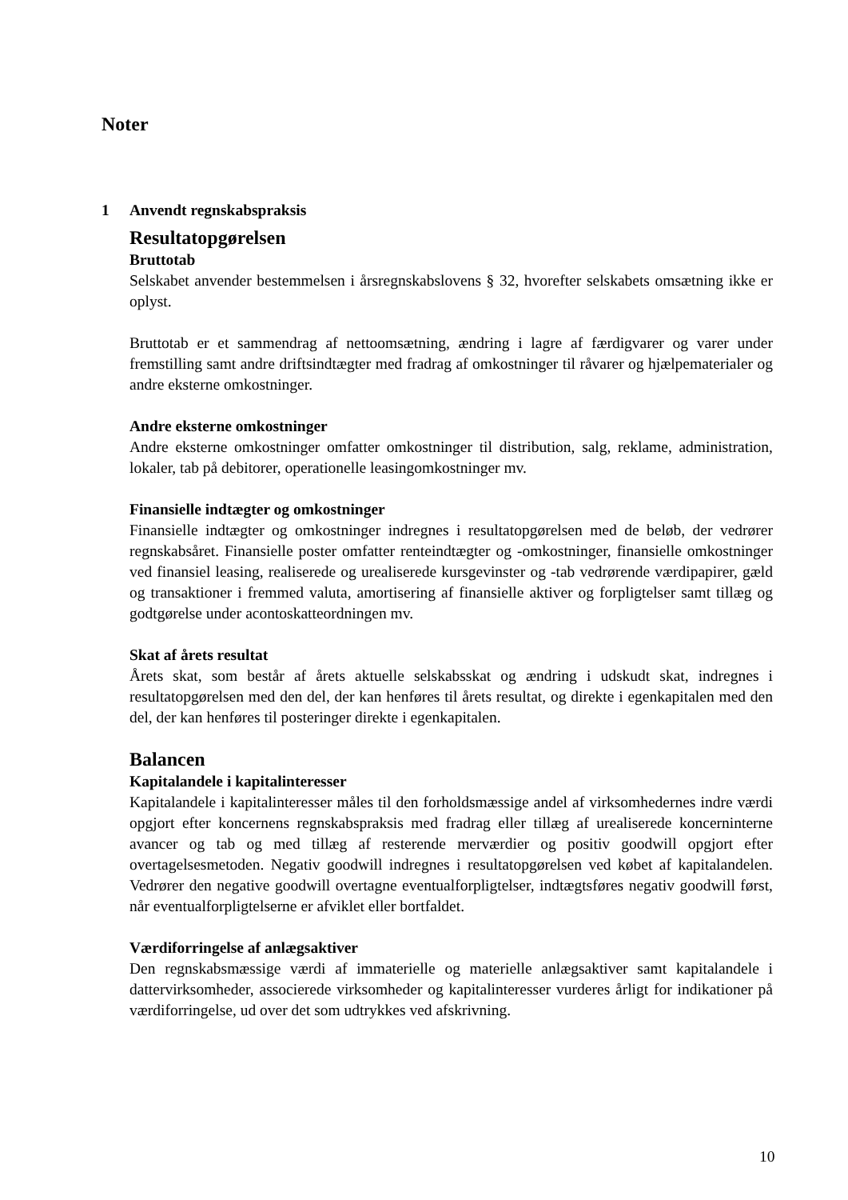Noter
1 Anvendt regnskabspraksis
Resultatopgørelsen
Bruttotab
Selskabet anvender bestemmelsen i årsregnskabslovens § 32, hvorefter selskabets omsætning ikke er oplyst.
Bruttotab er et sammendrag af nettoomsætning, ændring i lagre af færdigvarer og varer under fremstilling samt andre driftsindtægter med fradrag af omkostninger til råvarer og hjælpematerialer og andre eksterne omkostninger.
Andre eksterne omkostninger
Andre eksterne omkostninger omfatter omkostninger til distribution, salg, reklame, administration, lokaler, tab på debitorer, operationelle leasingomkostninger mv.
Finansielle indtægter og omkostninger
Finansielle indtægter og omkostninger indregnes i resultatopgørelsen med de beløb, der vedrører regnskabsåret. Finansielle poster omfatter renteindtægter og -omkostninger, finansielle omkostninger ved finansiel leasing, realiserede og urealiserede kursgevinster og -tab vedrørende værdipapirer, gæld og transaktioner i fremmed valuta, amortisering af finansielle aktiver og forpligtelser samt tillæg og godtgørelse under acontoskatteordningen mv.
Skat af årets resultat
Årets skat, som består af årets aktuelle selskabsskat og ændring i udskudt skat, indregnes i resultatopgørelsen med den del, der kan henføres til årets resultat, og direkte i egenkapitalen med den del, der kan henføres til posteringer direkte i egenkapitalen.
Balancen
Kapitalandele i kapitalinteresser
Kapitalandele i kapitalinteresser måles til den forholdsmæssige andel af virksomhedernes indre værdi opgjort efter koncernens regnskabspraksis med fradrag eller tillæg af urealiserede koncerninterne avancer og tab og med tillæg af resterende merværdier og positiv goodwill opgjort efter overtagelsesmetoden. Negativ goodwill indregnes i resultatopgørelsen ved købet af kapitalandelen. Vedrører den negative goodwill overtagne eventualforpligtelser, indtægtsføres negativ goodwill først, når eventualforpligtelserne er afviklet eller bortfaldet.
Værdiforringelse af anlægsaktiver
Den regnskabsmæssige værdi af immaterielle og materielle anlægsaktiver samt kapitalandele i dattervirksomheder, associerede virksomheder og kapitalinteresser vurderes årligt for indikationer på værdiforringelse, ud over det som udtrykkes ved afskrivning.
10